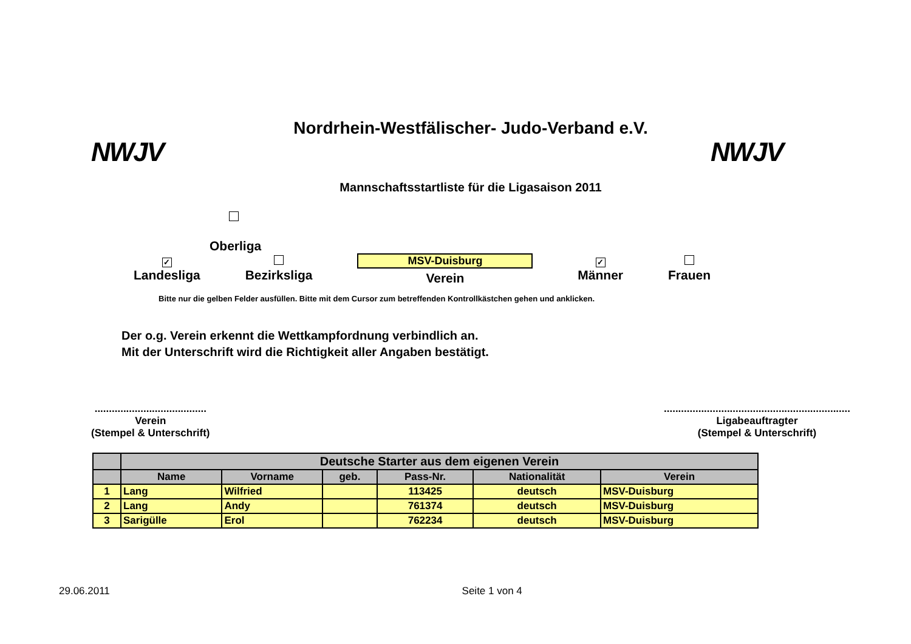NWJV
Nordrhein-Westfälischer- Judo-Verband e.V.
Mannschaftsstartliste für die Ligasaison 2011
NWJV
Oberliga
✓
Landesliga
Bezirksliga
MSV-Duisburg
Verein
✓
Männer
Frauen
Bitte nur die gelben Felder ausfüllen. Bitte mit dem Cursor zum betreffenden Kontrollkästchen gehen und anklicken.
Der o.g. Verein erkennt die Wettkampfordnung verbindlich an.
Mit der Unterschrift wird die Richtigkeit aller Angaben bestätigt.
.......................................
Verein
(Stempel & Unterschrift)
.................................................................
Ligabeauftragter
(Stempel & Unterschrift)
| | Deutsche Starter aus dem eigenen Verein | | | | | |
| --- | --- | --- | --- | --- | --- | --- |
| | Name | Vorname | geb. | Pass-Nr. | Nationalität | Verein |
| 1 | Lang | Wilfried | | 113425 | deutsch | MSV-Duisburg |
| 2 | Lang | Andy | | 761374 | deutsch | MSV-Duisburg |
| 3 | Sarigülle | Erol | | 762234 | deutsch | MSV-Duisburg |
29.06.2011 Seite 1 von 4